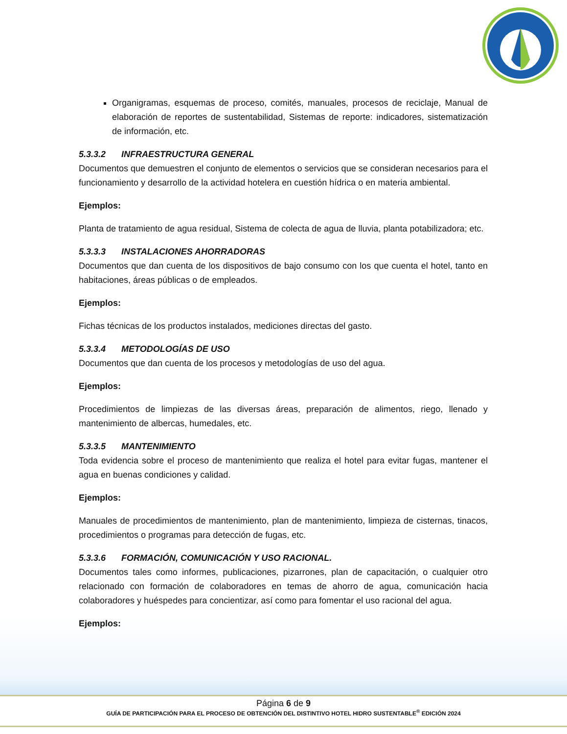Organigramas, esquemas de proceso, comités, manuales, procesos de reciclaje, Manual de elaboración de reportes de sustentabilidad, Sistemas de reporte: indicadores, sistematización de información, etc.
5.3.3.2 INFRAESTRUCTURA GENERAL
Documentos que demuestren el conjunto de elementos o servicios que se consideran necesarios para el funcionamiento y desarrollo de la actividad hotelera en cuestión hídrica o en materia ambiental.
Ejemplos:
Planta de tratamiento de agua residual, Sistema de colecta de agua de lluvia, planta potabilizadora; etc.
5.3.3.3 INSTALACIONES AHORRADORAS
Documentos que dan cuenta de los dispositivos de bajo consumo con los que cuenta el hotel, tanto en habitaciones, áreas públicas o de empleados.
Ejemplos:
Fichas técnicas de los productos instalados, mediciones directas del gasto.
5.3.3.4 METODOLOGÍAS DE USO
Documentos que dan cuenta de los procesos y metodologías de uso del agua.
Ejemplos:
Procedimientos de limpiezas de las diversas áreas, preparación de alimentos, riego, llenado y mantenimiento de albercas, humedales, etc.
5.3.3.5 MANTENIMIENTO
Toda evidencia sobre el proceso de mantenimiento que realiza el hotel para evitar fugas, mantener el agua en buenas condiciones y calidad.
Ejemplos:
Manuales de procedimientos de mantenimiento, plan de mantenimiento, limpieza de cisternas, tinacos, procedimientos o programas para detección de fugas, etc.
5.3.3.6 FORMACIÓN, COMUNICACIÓN Y USO RACIONAL.
Documentos tales como informes, publicaciones, pizarrones, plan de capacitación, o cualquier otro relacionado con formación de colaboradores en temas de ahorro de agua, comunicación hacia colaboradores y huéspedes para concientizar, así como para fomentar el uso racional del agua.
Ejemplos:
Página 6 de 9
GUÍA DE PARTICIPACIÓN PARA EL PROCESO DE OBTENCIÓN DEL DISTINTIVO HOTEL HIDRO SUSTENTABLE<sup>®</sup> EDICIÓN 2024